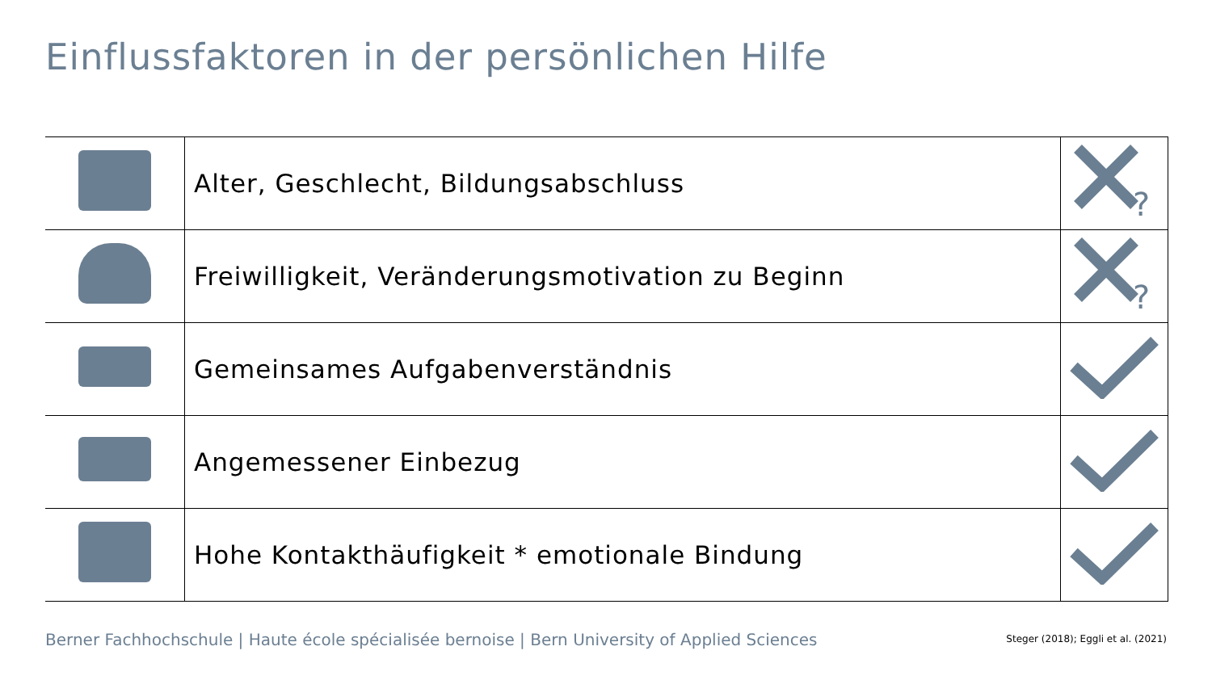Einflussfaktoren in der persönlichen Hilfe
| | Alter, Geschlecht, Bildungsabschluss | ? |
| | Freiwilligkeit, Veränderungsmotivation zu Beginn | ? |
| | Gemeinsames Aufgabenverständnis | |
| | Angemessener Einbezug | |
| | Hohe Kontakthäufigkeit * emotionale Bindung | |
Berner Fachhochschule | Haute école spécialisée bernoise | Bern University of Applied Sciences
Steger (2018); Eggli et al. (2021)